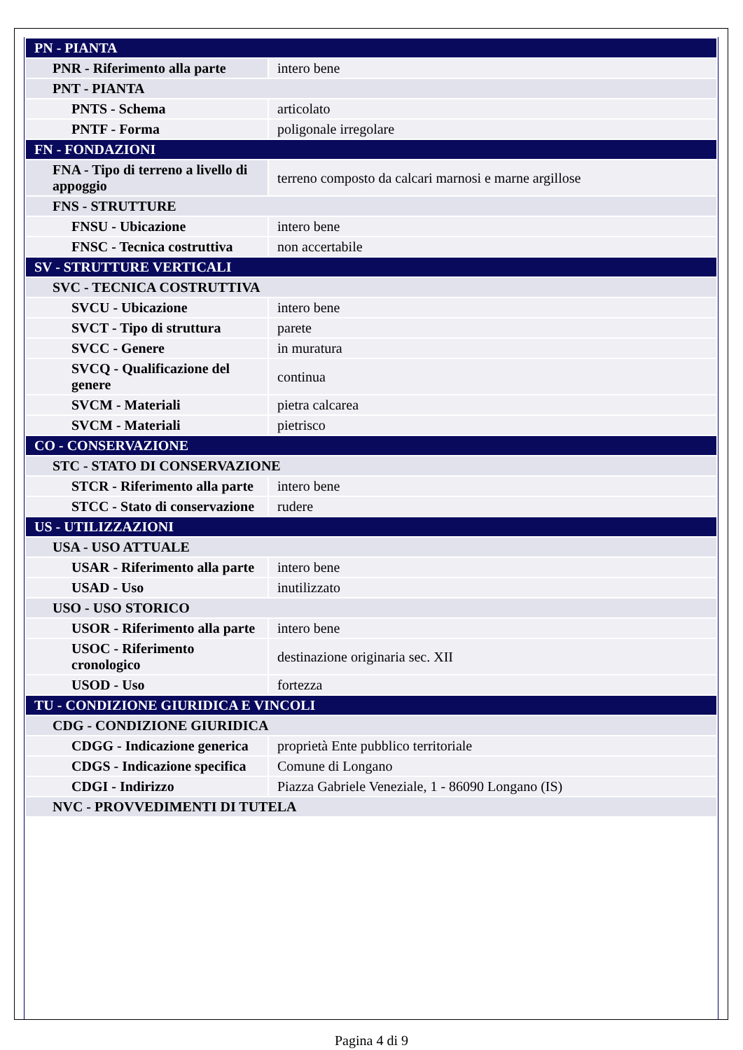| PN - PIANTA | |
| PNR - Riferimento alla parte | intero bene |
| PNT - PIANTA | |
| PNTS - Schema | articolato |
| PNTF - Forma | poligonale irregolare |
| FN - FONDAZIONI | |
| FNA - Tipo di terreno a livello di appoggio | terreno composto da calcari marnosi e marne argillose |
| FNS - STRUTTURE | |
| FNSU - Ubicazione | intero bene |
| FNSC - Tecnica costruttiva | non accertabile |
| SV - STRUTTURE VERTICALI | |
| SVC - TECNICA COSTRUTTIVA | |
| SVCU - Ubicazione | intero bene |
| SVCT - Tipo di struttura | parete |
| SVCC - Genere | in muratura |
| SVCQ - Qualificazione del genere | continua |
| SVCM - Materiali | pietra calcarea |
| SVCM - Materiali | pietrisco |
| CO - CONSERVAZIONE | |
| STC - STATO DI CONSERVAZIONE | |
| STCR - Riferimento alla parte | intero bene |
| STCC - Stato di conservazione | rudere |
| US - UTILIZZAZIONI | |
| USA - USO ATTUALE | |
| USAR - Riferimento alla parte | intero bene |
| USAD - Uso | inutilizzato |
| USO - USO STORICO | |
| USOR - Riferimento alla parte | intero bene |
| USOC - Riferimento cronologico | destinazione originaria sec. XII |
| USOD - Uso | fortezza |
| TU - CONDIZIONE GIURIDICA E VINCOLI | |
| CDG - CONDIZIONE GIURIDICA | |
| CDGG - Indicazione generica | proprietà Ente pubblico territoriale |
| CDGS - Indicazione specifica | Comune di Longano |
| CDGI - Indirizzo | Piazza Gabriele Veneziale, 1 - 86090 Longano (IS) |
| NVC - PROVVEDIMENTI DI TUTELA | |
Pagina 4 di 9